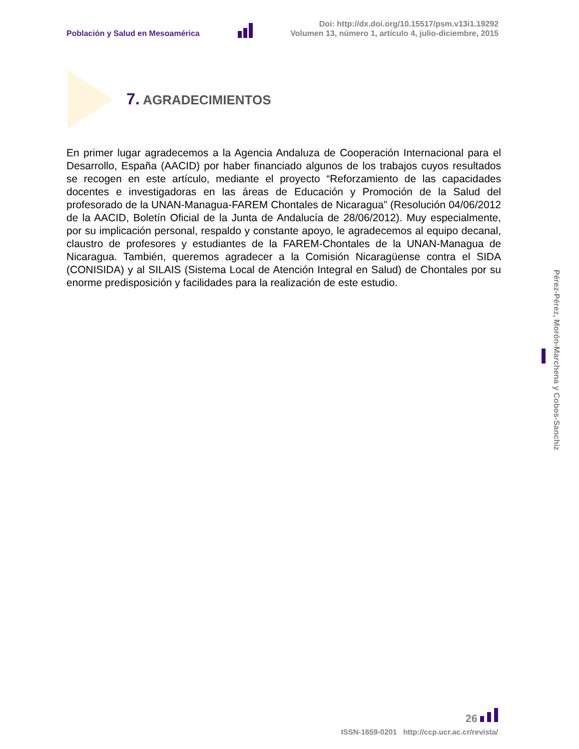Población y Salud en Mesoamérica
Doi: http://dx.doi.org/10.15517/psm.v13i1.19292
Volumen 13, número 1, artículo 4, julio-diciembre, 2015
7. AGRADECIMIENTOS
En primer lugar agradecemos a la Agencia Andaluza de Cooperación Internacional para el Desarrollo, España (AACID) por haber financiado algunos de los trabajos cuyos resultados se recogen en este artículo, mediante el proyecto “Reforzamiento de las capacidades docentes e investigadoras en las áreas de Educación y Promoción de la Salud del profesorado de la UNAN-Managua-FAREM Chontales de Nicaragua” (Resolución 04/06/2012 de la AACID, Boletín Oficial de la Junta de Andalucía de 28/06/2012). Muy especialmente, por su implicación personal, respaldo y constante apoyo, le agradecemos al equipo decanal, claustro de profesores y estudiantes de la FAREM-Chontales de la UNAN-Managua de Nicaragua. También, queremos agradecer a la Comisión Nicaragüense contra el SIDA (CONISIDA) y al SILAIS (Sistema Local de Atención Integral en Salud) de Chontales por su enorme predisposición y facilidades para la realización de este estudio.
Pérez-Pérez, Morón-Marchena y Cobos-Sanchiz
26
ISSN-1659-0201 http://ccp.ucr.ac.cr/revista/